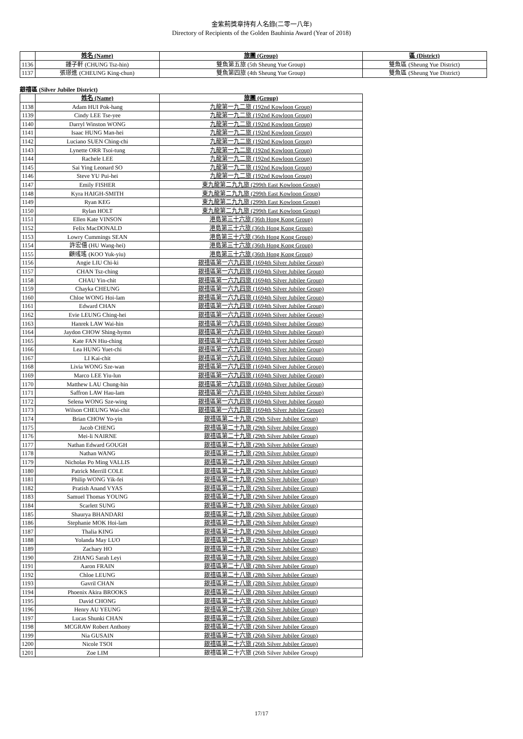金紫荊獎章持有人名錄(二零一八年)
Directory of Recipients of the Golden Bauhinia Award (Year of 2018)
| | 姓名 (Name) | 旅團 (Group) | 區 (District) |
| --- | --- | --- | --- |
| 1136 | 鍾子軒 (CHUNG Tsz-hin) | 雙魚第五旅 (5th Sheung Yue Group) | 雙魚區 (Sheung Yue District) |
| 1137 | 張璟進 (CHEUNG King-chun) | 雙魚第四旅 (4th Sheung Yue Group) | 雙魚區 (Sheung Yue District) |
銀禧區 (Silver Jubilee District)
| | 姓名 (Name) | 旅團 (Group) |
| --- | --- | --- |
| 1138 | Adam HUI Pok-hang | 九龍第一九二旅 (192nd Kowloon Group) |
| 1139 | Cindy LEE Tse-yee | 九龍第一九二旅 (192nd Kowloon Group) |
| 1140 | Darryl Winston WONG | 九龍第一九二旅 (192nd Kowloon Group) |
| 1141 | Isaac HUNG Man-hei | 九龍第一九二旅 (192nd Kowloon Group) |
| 1142 | Luciano SUEN Ching-chi | 九龍第一九二旅 (192nd Kowloon Group) |
| 1143 | Lynette ORR Tsoi-tung | 九龍第一九二旅 (192nd Kowloon Group) |
| 1144 | Rachele LEE | 九龍第一九二旅 (192nd Kowloon Group) |
| 1145 | Sai Ying Leonard SO | 九龍第一九二旅 (192nd Kowloon Group) |
| 1146 | Steve YU Pui-hei | 九龍第一九二旅 (192nd Kowloon Group) |
| 1147 | Emily FISHER | 東九龍第二九九旅 (299th East Kowloon Group) |
| 1148 | Kyra HAIGH-SMITH | 東九龍第二九九旅 (299th East Kowloon Group) |
| 1149 | Ryan KEG | 東九龍第二九九旅 (299th East Kowloon Group) |
| 1150 | Rylan HOLT | 東九龍第二九九旅 (299th East Kowloon Group) |
| 1151 | Ellen Kate VINSON | 港島第三十六旅 (36th Hong Kong Group) |
| 1152 | Felix MacDONALD | 港島第三十六旅 (36th Hong Kong Group) |
| 1153 | Lowry Cummings SEAN | 港島第三十六旅 (36th Hong Kong Group) |
| 1154 | 許宏僖 (HU Wang-hei) | 港島第三十六旅 (36th Hong Kong Group) |
| 1155 | 顧彧瑤 (KOO Yuk-yiu) | 港島第三十六旅 (36th Hong Kong Group) |
| 1156 | Angie LIU Chi-ki | 銀禧區第一六九四旅 (1694th Silver Jubilee Group) |
| 1157 | CHAN Tsz-ching | 銀禧區第一六九四旅 (1694th Silver Jubilee Group) |
| 1158 | CHAU Yin-chit | 銀禧區第一六九四旅 (1694th Silver Jubilee Group) |
| 1159 | Chayka CHEUNG | 銀禧區第一六九四旅 (1694th Silver Jubilee Group) |
| 1160 | Chloe WONG Hoi-lam | 銀禧區第一六九四旅 (1694th Silver Jubilee Group) |
| 1161 | Edward CHAN | 銀禧區第一六九四旅 (1694th Silver Jubilee Group) |
| 1162 | Evie LEUNG Ching-hei | 銀禧區第一六九四旅 (1694th Silver Jubilee Group) |
| 1163 | Hanrek LAW Wai-hin | 銀禧區第一六九四旅 (1694th Silver Jubilee Group) |
| 1164 | Jaydon CHOW Shing-hymn | 銀禧區第一六九四旅 (1694th Silver Jubilee Group) |
| 1165 | Kate FAN Hiu-ching | 銀禧區第一六九四旅 (1694th Silver Jubilee Group) |
| 1166 | Lea HUNG Yuet-chi | 銀禧區第一六九四旅 (1694th Silver Jubilee Group) |
| 1167 | LI Kai-chit | 銀禧區第一六九四旅 (1694th Silver Jubilee Group) |
| 1168 | Livia WONG Sze-wan | 銀禧區第一六九四旅 (1694th Silver Jubilee Group) |
| 1169 | Marco LEE Yiu-lun | 銀禧區第一六九四旅 (1694th Silver Jubilee Group) |
| 1170 | Matthew LAU Chung-hin | 銀禧區第一六九四旅 (1694th Silver Jubilee Group) |
| 1171 | Saffron LAW Hau-lam | 銀禧區第一六九四旅 (1694th Silver Jubilee Group) |
| 1172 | Selena WONG Sze-wing | 銀禧區第一六九四旅 (1694th Silver Jubilee Group) |
| 1173 | Wilson CHEUNG Wai-chit | 銀禧區第一六九四旅 (1694th Silver Jubilee Group) |
| 1174 | Brian CHOW Yo-yin | 銀禧區第二十九旅 (29th Silver Jubilee Group) |
| 1175 | Jacob CHENG | 銀禧區第二十九旅 (29th Silver Jubilee Group) |
| 1176 | Mei-li NAIRNE | 銀禧區第二十九旅 (29th Silver Jubilee Group) |
| 1177 | Nathan Edward GOUGH | 銀禧區第二十九旅 (29th Silver Jubilee Group) |
| 1178 | Nathan WANG | 銀禧區第二十九旅 (29th Silver Jubilee Group) |
| 1179 | Nicholas Po Ming VALLIS | 銀禧區第二十九旅 (29th Silver Jubilee Group) |
| 1180 | Patrick Merrill COLE | 銀禧區第二十九旅 (29th Silver Jubilee Group) |
| 1181 | Philip WONG Yik-fei | 銀禧區第二十九旅 (29th Silver Jubilee Group) |
| 1182 | Pratish Anand VYAS | 銀禧區第二十九旅 (29th Silver Jubilee Group) |
| 1183 | Samuel Thomas YOUNG | 銀禧區第二十九旅 (29th Silver Jubilee Group) |
| 1184 | Scarlett SUNG | 銀禧區第二十九旅 (29th Silver Jubilee Group) |
| 1185 | Shaurya BHANDARI | 銀禧區第二十九旅 (29th Silver Jubilee Group) |
| 1186 | Stephanie MOK Hoi-lam | 銀禧區第二十九旅 (29th Silver Jubilee Group) |
| 1187 | Thalia KING | 銀禧區第二十九旅 (29th Silver Jubilee Group) |
| 1188 | Yolanda May LUO | 銀禧區第二十九旅 (29th Silver Jubilee Group) |
| 1189 | Zachary HO | 銀禧區第二十九旅 (29th Silver Jubilee Group) |
| 1190 | ZHANG Sarah Leyi | 銀禧區第二十九旅 (29th Silver Jubilee Group) |
| 1191 | Aaron FRAIN | 銀禧區第二十八旅 (28th Silver Jubilee Group) |
| 1192 | Chloe LEUNG | 銀禧區第二十八旅 (28th Silver Jubilee Group) |
| 1193 | Gavril CHAN | 銀禧區第二十八旅 (28th Silver Jubilee Group) |
| 1194 | Phoenix Akira BROOKS | 銀禧區第二十八旅 (28th Silver Jubilee Group) |
| 1195 | David CHONG | 銀禧區第二十六旅 (26th Silver Jubilee Group) |
| 1196 | Henry AU YEUNG | 銀禧區第二十六旅 (26th Silver Jubilee Group) |
| 1197 | Lucas Shunki CHAN | 銀禧區第二十六旅 (26th Silver Jubilee Group) |
| 1198 | MCGRAW Robert Anthony | 銀禧區第二十六旅 (26th Silver Jubilee Group) |
| 1199 | Nia GUSAIN | 銀禧區第二十六旅 (26th Silver Jubilee Group) |
| 1200 | Nicole TSOI | 銀禧區第二十六旅 (26th Silver Jubilee Group) |
| 1201 | Zoe LIM | 銀禧區第二十六旅 (26th Silver Jubilee Group) |
17/17